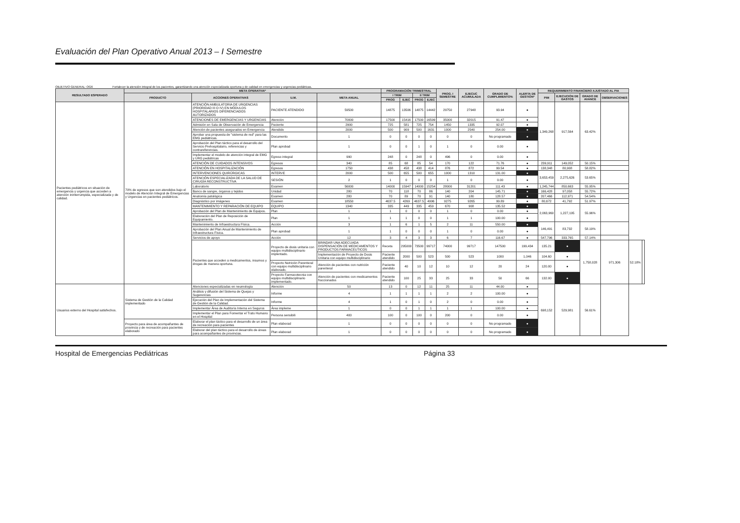Evaluación del Plan Operativo Anual 2013 – I Semestre
OBJETIVO GENERAL: OG6 Fortalecer la atención integral de los pacientes, garantizando una atención especializada oportuna y de calidad en emergencias y urgencias pediátricas.
| RESULTADO ESPERADO | META OPERATIVA* | | | | PROGRAMACIÓN TRIMESTRAL | | | | PROG. I SEMESTRE | EJECUC ACUMULADA | GRADO DE CUMPLIMIENTO% | ALERTA DE GESTIÓN* | REQUERIMIENTO FINANCIERO AJUSTADO AL PIA | | | | | |
| --- | --- | --- | --- | --- | --- | --- | --- | --- | --- | --- | --- | --- | --- | --- | --- | --- | --- | --- |
| | PRODUCTO | ACCIONES OPERATIVAS | U.M. | META ANUAL | I TRIM | | II TRIM | | | | | | PIM | EJECUCIÓN DE GASTOS | GRADO DE AVANCE | OBSERVACIONES | | |
| | | | | | PROG | EJEC | PROG | EJEC | | | | | | | | | | |
| Pacientes pediátricos en situación de emergencia y urgencia que acceden a atención ininterrumpida, especializada y de calidad. | 70% de egresos que son atendidos bajo el modelo de Atención Integral de Emergencias y Urgencias en pacientes pediátricos. | ATENCIÓN AMBULATORIA DE URGENCIAS (PRIORIDAD III O IV) EN MÓDULOS HOSPITALARIOS DIFERENCIADOS AUTORIZADOS | PACIENTE ATENDIDO | 59500 | 14875 | 13506 | 14875 | 14442 | 29750 | 27948 | 93.94 | ● | 1,349,268 | 917,564 | 63.42% | | | |
| | | ATENCIONES DE EMERGENCIAS Y URGENCIAS | Atención | 70000 | 17500 | 15416 | 17500 | 16599 | 35000 | 32015 | 91.47 | ● | | | | | | |
| | | Admisión en Sala de Observación de Emergencia | Paciente | 2900 | 725 | 581 | 725 | 754 | 1450 | 1335 | 92.07 | ● | | | | | | |
| | | Atención de pacientes asegurados en Emergencia | Atendido | 2000 | 500 | 909 | 500 | 1631 | 1000 | 2540 | 254.00 | ● | | | | | | |
| | | Aprobar una propuesta de "sistema de red" para las EMG pediátricas. | Documento | 1 | 0 | 0 | 0 | 0 | 0 | 0 | No programado | ● | | | | | | |
| | | Aprobación del Plan táctico para el desarrollo del Servicio Prehospitalario, referencias y contrareferencias. | Plan aprobad | 1 | 0 | 0 | 1 | 0 | 1 | 0 | 0.00 | ● | | | | | | |
| | | Implementar el modelo de atención integral de EMG y URG pediátricas | Egreso integral | 990 | 248 | 0 | 248 | 0 | 496 | 0 | 0.00 | ● | | | | | | |
| | | ATENCIÓN DE CUIDADOS INTENSIVOS | Egresos | 340 | 85 | 68 | 85 | 54 | 170 | 122 | 71.76 | ● | 239,911 | 149,052 | 50.15% | | | |
| | | ATENCIÓN EN HOSPITALIZACIÓN | Egresos | 1750 | 438 | 458 | 438 | 414 | 876 | 872 | 99.54 | ● | 138,348 | 80,908 | 58.82% | | | |
| | | INTERVENCIONES QUIRÚRGICAS | INTERVE | 2000 | 500 | 655 | 500 | 655 | 1000 | 1310 | 131.00 | ● | 3,653,459 | 2,275,626 | 53.65% | | | |
| | | ATENCIÓN ESPECIALIZADA DE LA SALUD DE CIRUGÍA RECONSTRUCTIVA | SESIÓN | 2 | 1 | 0 | 0 | 0 | 1 | 0 | 0.00 | ● | | | | | | |
| | | Laboratorio | Examen | 56000 | 14000 | 15947 | 14000 | 15254 | 28000 | 31201 | 111.43 | ● | 1,245,744 | 850,663 | 55.95% | | | |
| | | Banco de sangre, órganos y tejidos | Unidad | 280 | 70 | 118 | 70 | 86 | 140 | 204 | 145.71 | ● | 166,428 | 97,058 | 55.72% | | | |
| | | Anatomía patológica | Examen | 280 | 70 | 89 | 70 | 91 | 140 | 180 | 128.57 | ● | 207,466 | 112,971 | 54.54% | | | |
| | | Diagnóstico por imágenes | Examen | 18550 | 4637.5 | 4269 | 4637.5 | 4996 | 9275 | 9265 | 99.89 | ● | 80,672 | 41,792 | 51.97% | | | |
| | | MANTENIMIENTO Y REPARACIÓN DE EQUIPO | EQUIPO | 1340 | 335 | 449 | 335 | 459 | 670 | 908 | 135.52 | ● | 2,063,960 | 1,227,195 | 55.96% | | | |
| | | Aprobación del Plan de Mantenimiento de Equipos. | Plan | 1 | 1 | 0 | 0 | 0 | 1 | 0 | 0.00 | ● | | | | | | |
| | | Elaboración del Plan de Reposición de Equipamiento. | Plan | 1 | 1 | 1 | 0 | 0 | 1 | 1 | 100.00 | ● | | | | | | |
| | | Mantenimiento de Infraestructura Física. | Acción | 3 | 1 | 6 | 1 | 5 | 2 | 11 | 550.00 | ● | 146,491 | 83,732 | 58.19% | | | |
| | | Aprobación del Plan Anual de Mantenimiento de Infraestructura Física. | Plan aprobad | 1 | 1 | 0 | 0 | 0 | 1 | 0 | 0.00 | ● | | | | | | |
| | | Servicios de apoyo | Acción | 12 | 3 | 4 | 3 | 3 | 6 | 7 | 116.67 | ● | 547,796 | 333,765 | 57.14% | | | |
| | | Pacientes que acceden a medicamentos, insumos y drogas de manera oportuna. | Proyecto de dosis unitaria con equipo multidisciplinario implentado. | BRINDAR UNA ADECUADA DISPENSACIÓN DE MEDICAMENTOS Y PRODUCTOS FARMACEUTICOS | Receta | 295000 | 73500 | 99717 | 74000 | 99717 | 147500 | 199,434 | 135.21 | ● | 1,758,028 | 971,306 | 52.18% | |
| | | | | Implementación de Proyecto de Dosis Unitaria con equipo multidisciplinario | Paciente atendido | 2000 | 500 | 523 | 500 | 523 | 1000 | 1,046 | 104.60 | ● | | | | |
| | | | Proyecto Nutrición Parenteral con equipo multidisciplinario elaborado. | Atención de pacientes con nutrición parenteral | Paciente atendido | 40 | 10 | 12 | 10 | 12 | 20 | 24 | 120.00 | ● | | | | |
| | | | Proyecto Farmacotecnia con equipo multidisciplinario implementado. | Atención de pacientes con medicamentos fraccionados | Paciente atendido | 100 | 25 | 33 | 25 | 33 | 50 | 66 | 132.00 | ● | | | | |
| Usuarios externo del Hospital satisfechos. | Sistema de Gestión de la Calidad implementado | Atenciones especializadas en neumología | Atención | 50 | 13 | 0 | 12 | 11 | 25 | 11 | 44.00 | ● | 698,152 | 529,981 | 56.61% | | | |
| | | Análisis y difusión del Sistema de Quejas y Sugerencias | Informe | 4 | 1 | 1 | 1 | 1 | 2 | 2 | 100.00 | ● | | | | | | |
| | | Ejecución del Plan de Implementación del Sistema de Gestión de la Calidad. | Informe | 4 | 1 | 0 | 1 | 0 | 2 | 0 | 0.00 | ● | | | | | | |
| | | Implementar Área de Auditoría Interna en Seguros | Área impleme | 1 | 0 | 0 | 1 | 1 | 1 | 1 | 100.00 | ● | | | | | | |
| | | Implementar el Plan para Fomentar el Trato Humano en el Hospital | Persona sensibili | 400 | 100 | 0 | 100 | 0 | 200 | 0 | 0.00 | ● | | | | | | |
| | Proyecto para área de acompañantes de provincia y de recreación para pacientes elaborado | Elaborar el plan táctico para el desarrollo de un área de recreación para pacientes | Plan elaborad | 1 | 0 | 0 | 0 | 0 | 0 | 0 | No programado | ● | | | | | | |
| | | Elaborar del plan táctico para el desarrollo de áreas para acompañantes de provincias. | Plan elaborad | 1 | 0 | 0 | 0 | 0 | 0 | 0 | No programado | ● | | | | | | |
Hospital de Emergencias Pediátricas Página 33